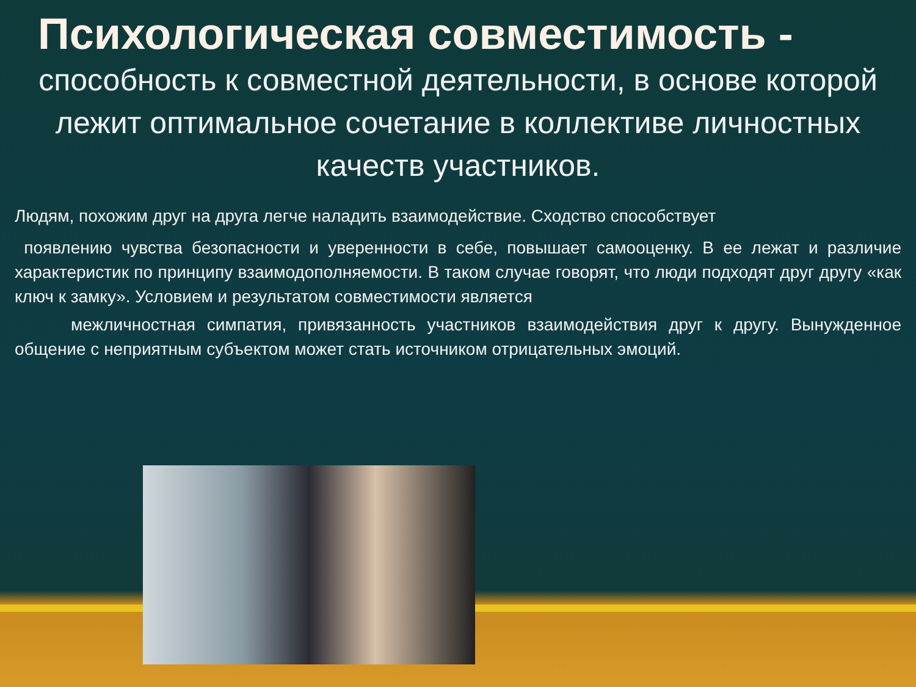Психологическая совместимость -
способность к совместной деятельности, в основе которой лежит оптимальное сочетание в коллективе личностных качеств участников.
Людям, похожим друг на друга легче наладить взаимодействие. Сходство способствует
появлению чувства безопасности и уверенности в себе, повышает самооценку. В ее лежат и различие характеристик по принципу взаимодополняемости. В таком случае говорят, что люди подходят друг другу «как ключ к замку». Условием и результатом совместимости является
межличностная симпатия, привязанность участников взаимодействия друг к другу. Вынужденное общение с неприятным субъектом может стать источником отрицательных эмоций.